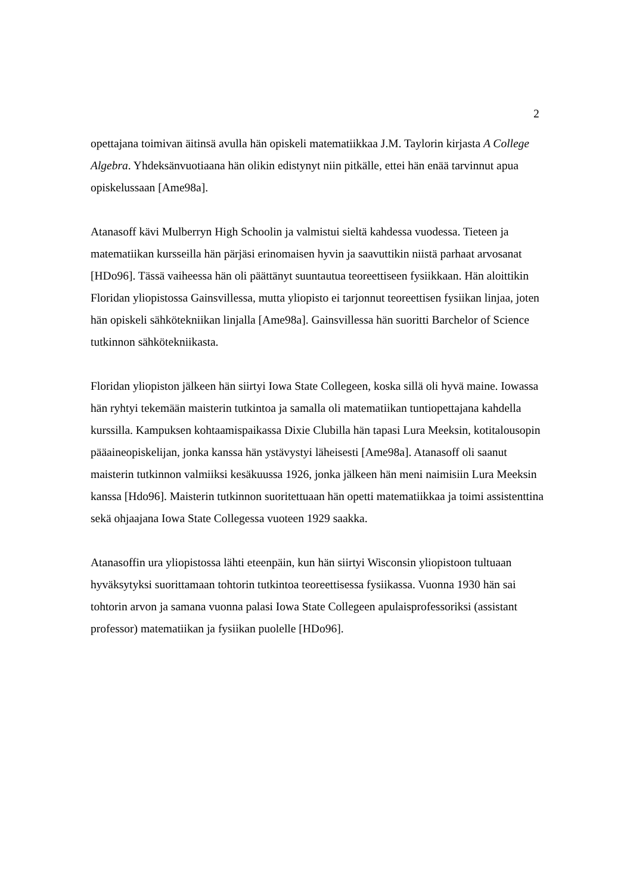2
opettajana toimivan äitinsä avulla hän opiskeli matematiikkaa J.M. Taylorin kirjasta A College Algebra. Yhdeksänvuotiaana hän olikin edistynyt niin pitkälle, ettei hän enää tarvinnut apua opiskelussaan [Ame98a].
Atanasoff kävi Mulberryn High Schoolin ja valmistui sieltä kahdessa vuodessa. Tieteen ja matematiikan kursseilla hän pärjäsi erinomaisen hyvin ja saavuttikin niistä parhaat arvosanat [HDo96]. Tässä vaiheessa hän oli päättänyt suuntautua teoreettiseen fysiikkaan. Hän aloittikin Floridan yliopistossa Gainsvillessa, mutta yliopisto ei tarjonnut teoreettisen fysiikan linjaa, joten hän opiskeli sähkötekniikan linjalla [Ame98a]. Gainsvillessa hän suoritti Barchelor of Science tutkinnon sähkötekniikasta.
Floridan yliopiston jälkeen hän siirtyi Iowa State Collegeen, koska sillä oli hyvä maine. Iowassa hän ryhtyi tekemään maisterin tutkintoa ja samalla oli matematiikan tuntiopettajana kahdella kurssilla. Kampuksen kohtaamispaikassa Dixie Clubilla hän tapasi Lura Meeksin, kotitalousopin pääaineopiskelijan, jonka kanssa hän ystävystyi läheisesti [Ame98a]. Atanasoff oli saanut maisterin tutkinnon valmiiksi kesäkuussa 1926, jonka jälkeen hän meni naimisiin Lura Meeksin kanssa [Hdo96]. Maisterin tutkinnon suoritettuaan hän opetti matematiikkaa ja toimi assistenttina sekä ohjaajana Iowa State Collegessa vuoteen 1929 saakka.
Atanasoffin ura yliopistossa lähti eteenpäin, kun hän siirtyi Wisconsin yliopistoon tultuaan hyväksytyksi suorittamaan tohtorin tutkintoa teoreettisessa fysiikassa. Vuonna 1930 hän sai tohtorin arvon ja samana vuonna palasi Iowa State Collegeen apulaisprofessoriksi (assistant professor) matematiikan ja fysiikan puolelle [HDo96].